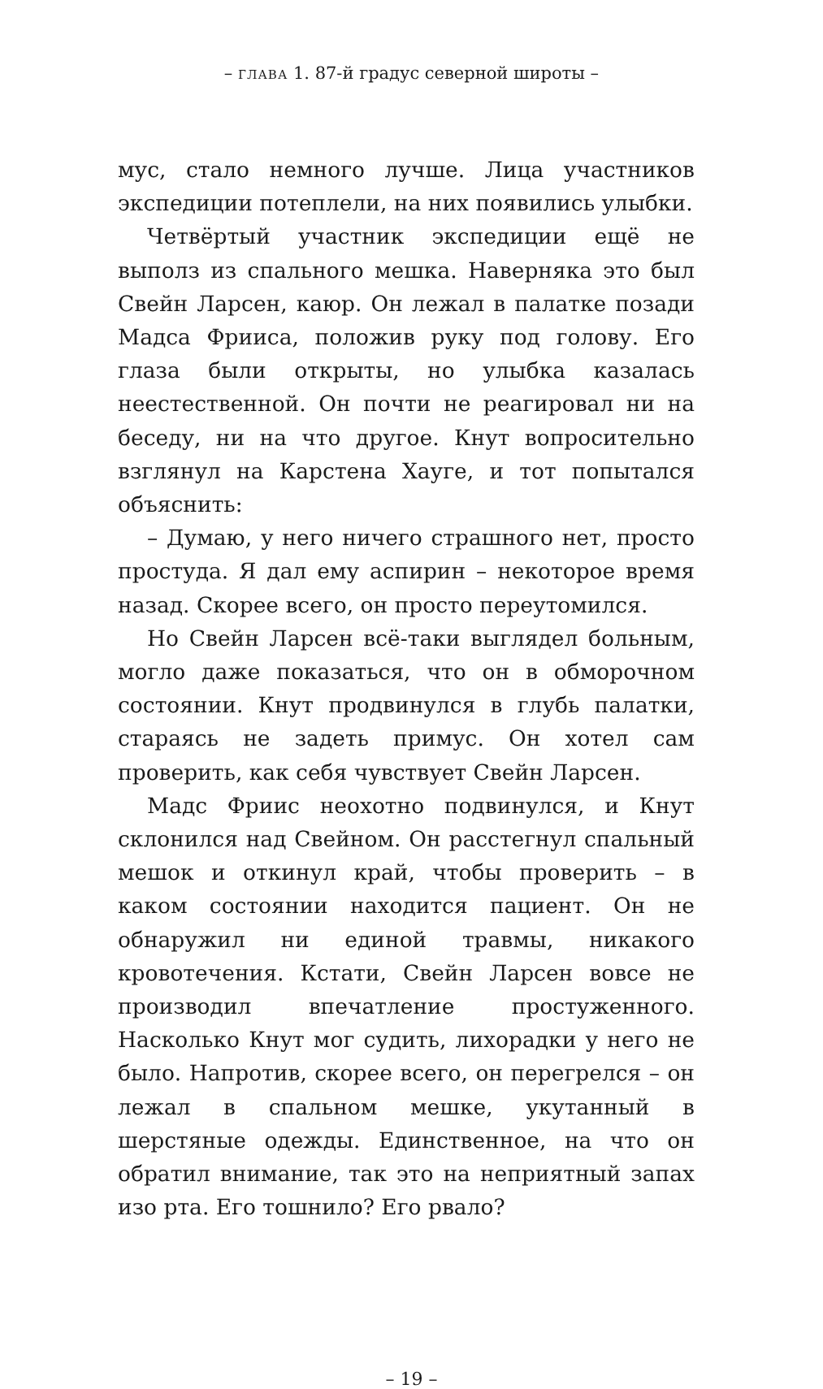– ГЛАВА 1. 87-й градус северной широты –
мус, стало немного лучше. Лица участников экспедиции потеплели, на них появились улыбки.
Четвёртый участник экспедиции ещё не выполз из спального мешка. Наверняка это был Свейн Ларсен, каюр. Он лежал в палатке позади Мадса Фрииса, положив руку под голову. Его глаза были открыты, но улыбка казалась неестественной. Он почти не реагировал ни на беседу, ни на что другое. Кнут вопросительно взглянул на Карстена Хауге, и тот попытался объяснить:
– Думаю, у него ничего страшного нет, просто простуда. Я дал ему аспирин – некоторое время назад. Скорее всего, он просто переутомился.
Но Свейн Ларсен всё-таки выглядел больным, могло даже показаться, что он в обморочном состоянии. Кнут продвинулся в глубь палатки, стараясь не задеть примус. Он хотел сам проверить, как себя чувствует Свейн Ларсен.
Мадс Фриис неохотно подвинулся, и Кнут склонился над Свейном. Он расстегнул спальный мешок и откинул край, чтобы проверить – в каком состоянии находится пациент. Он не обнаружил ни единой травмы, никакого кровотечения. Кстати, Свейн Ларсен вовсе не производил впечатление простуженного. Насколько Кнут мог судить, лихорадки у него не было. Напротив, скорее всего, он перегрелся – он лежал в спальном мешке, укутанный в шерстяные одежды. Единственное, на что он обратил внимание, так это на неприятный запах изо рта. Его тошнило? Его рвало?
– 19 –